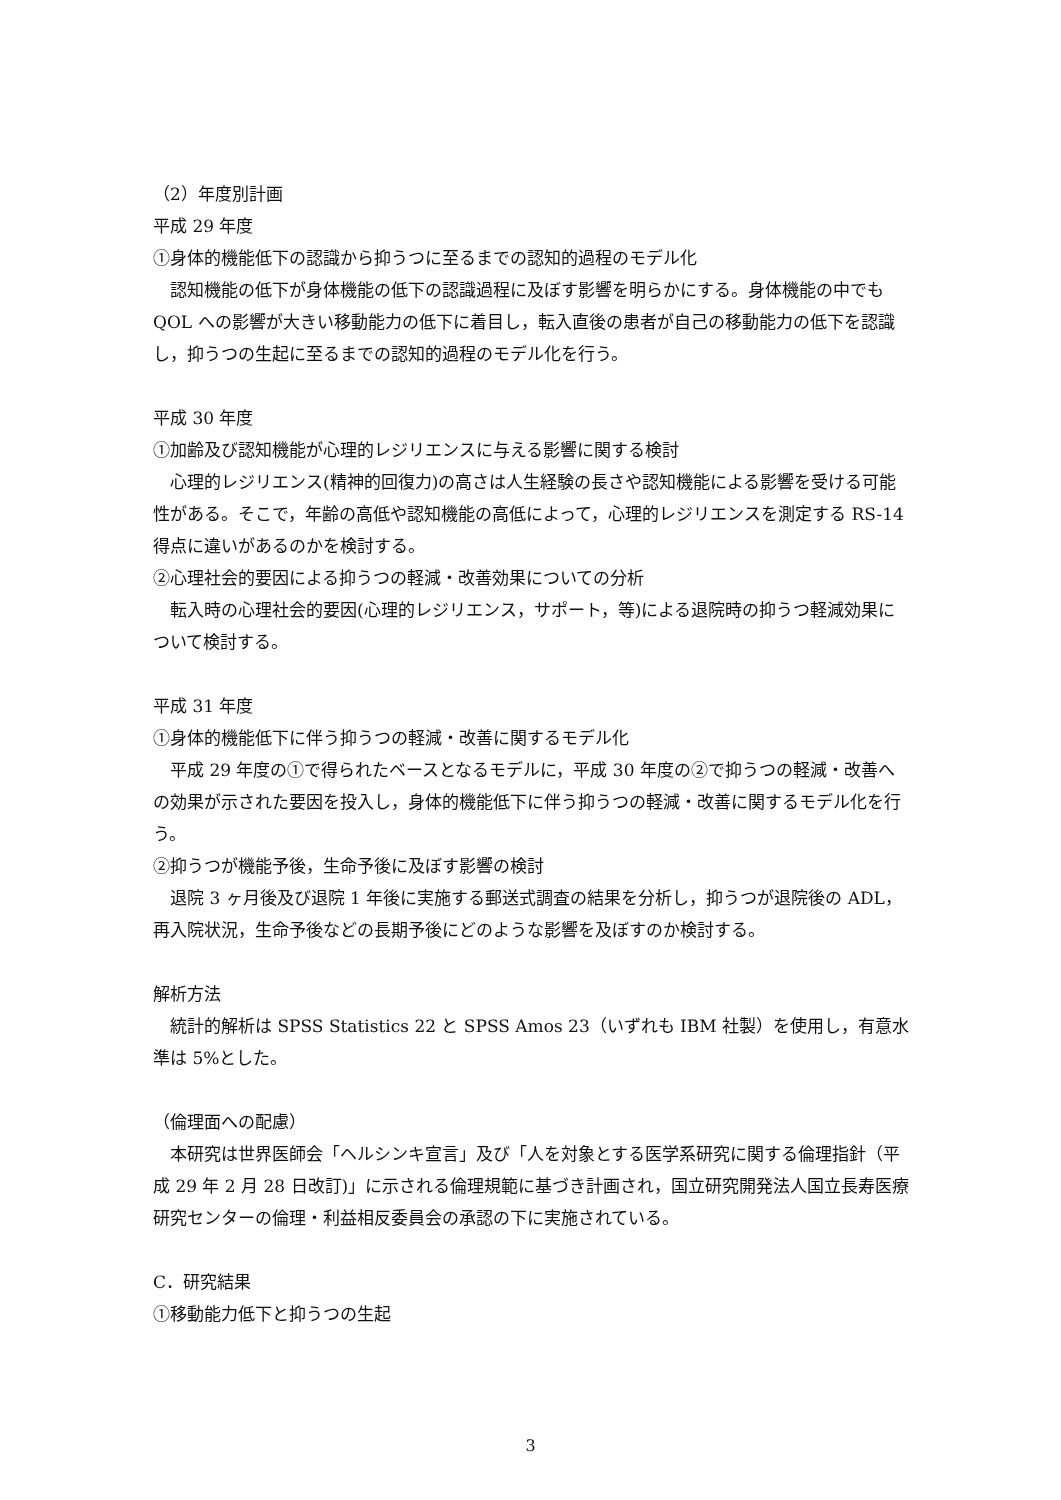（2）年度別計画
平成 29 年度
①身体的機能低下の認識から抑うつに至るまでの認知的過程のモデル化
　認知機能の低下が身体機能の低下の認識過程に及ぼす影響を明らかにする。身体機能の中でも QOL への影響が大きい移動能力の低下に着目し，転入直後の患者が自己の移動能力の低下を認識し，抑うつの生起に至るまでの認知的過程のモデル化を行う。
平成 30 年度
①加齢及び認知機能が心理的レジリエンスに与える影響に関する検討
　心理的レジリエンス(精神的回復力)の高さは人生経験の長さや認知機能による影響を受ける可能性がある。そこで，年齢の高低や認知機能の高低によって，心理的レジリエンスを測定する RS-14 得点に違いがあるのかを検討する。
②心理社会的要因による抑うつの軽減・改善効果についての分析
　転入時の心理社会的要因(心理的レジリエンス，サポート，等)による退院時の抑うつ軽減効果について検討する。
平成 31 年度
①身体的機能低下に伴う抑うつの軽減・改善に関するモデル化
　平成 29 年度の①で得られたベースとなるモデルに，平成 30 年度の②で抑うつの軽減・改善への効果が示された要因を投入し，身体的機能低下に伴う抑うつの軽減・改善に関するモデル化を行う。
②抑うつが機能予後，生命予後に及ぼす影響の検討
　退院 3 ヶ月後及び退院 1 年後に実施する郵送式調査の結果を分析し，抑うつが退院後の ADL，再入院状況，生命予後などの長期予後にどのような影響を及ぼすのか検討する。
解析方法
　統計的解析は SPSS Statistics 22 と SPSS Amos 23（いずれも IBM 社製）を使用し，有意水準は 5%とした。
（倫理面への配慮）
　本研究は世界医師会「ヘルシンキ宣言」及び「人を対象とする医学系研究に関する倫理指針（平成 29 年 2 月 28 日改訂)」に示される倫理規範に基づき計画され，国立研究開発法人国立長寿医療研究センターの倫理・利益相反委員会の承認の下に実施されている。
C．研究結果
①移動能力低下と抑うつの生起
3